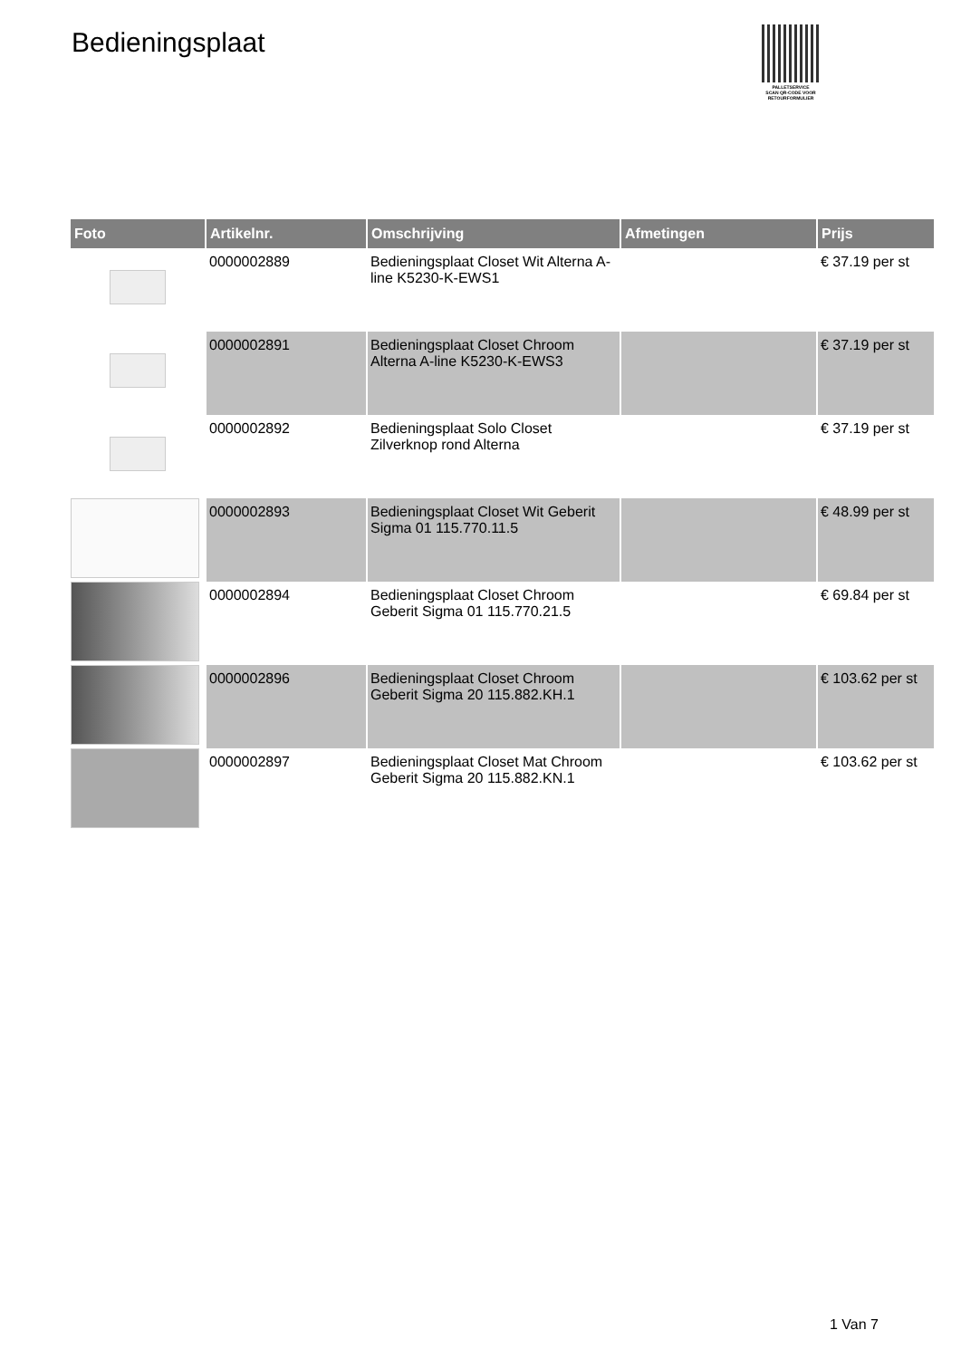Bedieningsplaat
PALLETSERVICE
SCAN QR-CODE VOOR RETOURFORMULIER
| Foto | Artikelnr. | Omschrijving | Afmetingen | Prijs |
| --- | --- | --- | --- | --- |
| | 0000002889 | Bedieningsplaat Closet Wit Alterna A-line K5230-K-EWS1 | | € 37.19 per st |
| | 0000002891 | Bedieningsplaat Closet Chroom Alterna A-line K5230-K-EWS3 | | € 37.19 per st |
| | 0000002892 | Bedieningsplaat Solo Closet Zilverknop rond Alterna | | € 37.19 per st |
| | 0000002893 | Bedieningsplaat Closet Wit Geberit Sigma 01 115.770.11.5 | | € 48.99 per st |
| | 0000002894 | Bedieningsplaat Closet Chroom Geberit Sigma 01 115.770.21.5 | | € 69.84 per st |
| | 0000002896 | Bedieningsplaat Closet Chroom Geberit Sigma 20 115.882.KH.1 | | € 103.62 per st |
| | 0000002897 | Bedieningsplaat Closet Mat Chroom Geberit Sigma 20 115.882.KN.1 | | € 103.62 per st |
1 Van 7